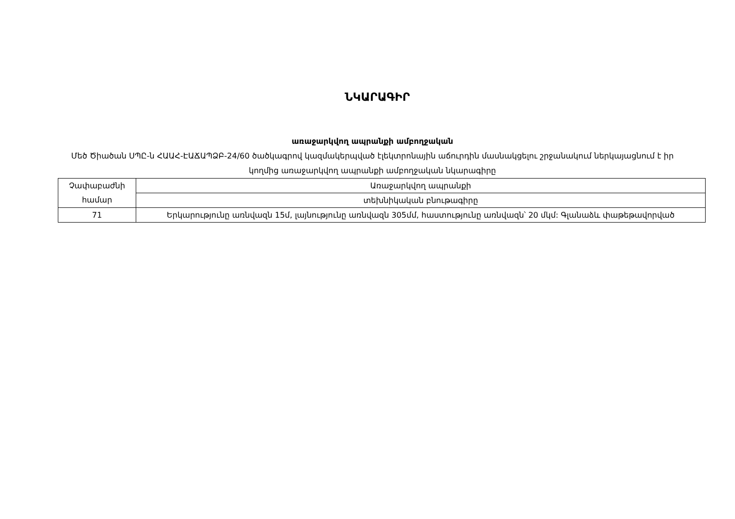ՆԿԱՐԱԳԻՐ
առաջարկվող ապրանքի ամբողջական
Մեծ Ծիածան ՍՊԸ-ն ՀԱԱՀ-ԷԱՃԱՊՁԲ-24/60 ծածկագրով կազմակերպված էլեկտրոնային աճուրդին մասնակցելու շրջանակում ներկայացնում է իր կողմից առաջարկվող ապրանքի ամբողջական նկարագիրը
| Չափաբաժնի համար | Առաջարկվող ապրանքի |
| | տեխնիկական բնութագիրը |
| 71 | Երկարությունը առնվազն 15մ, լայնությունը առնվազն 305մմ, հաստությունը առնվազն՝ 20 մկմ: Գլանաձև փաթեթավորված |